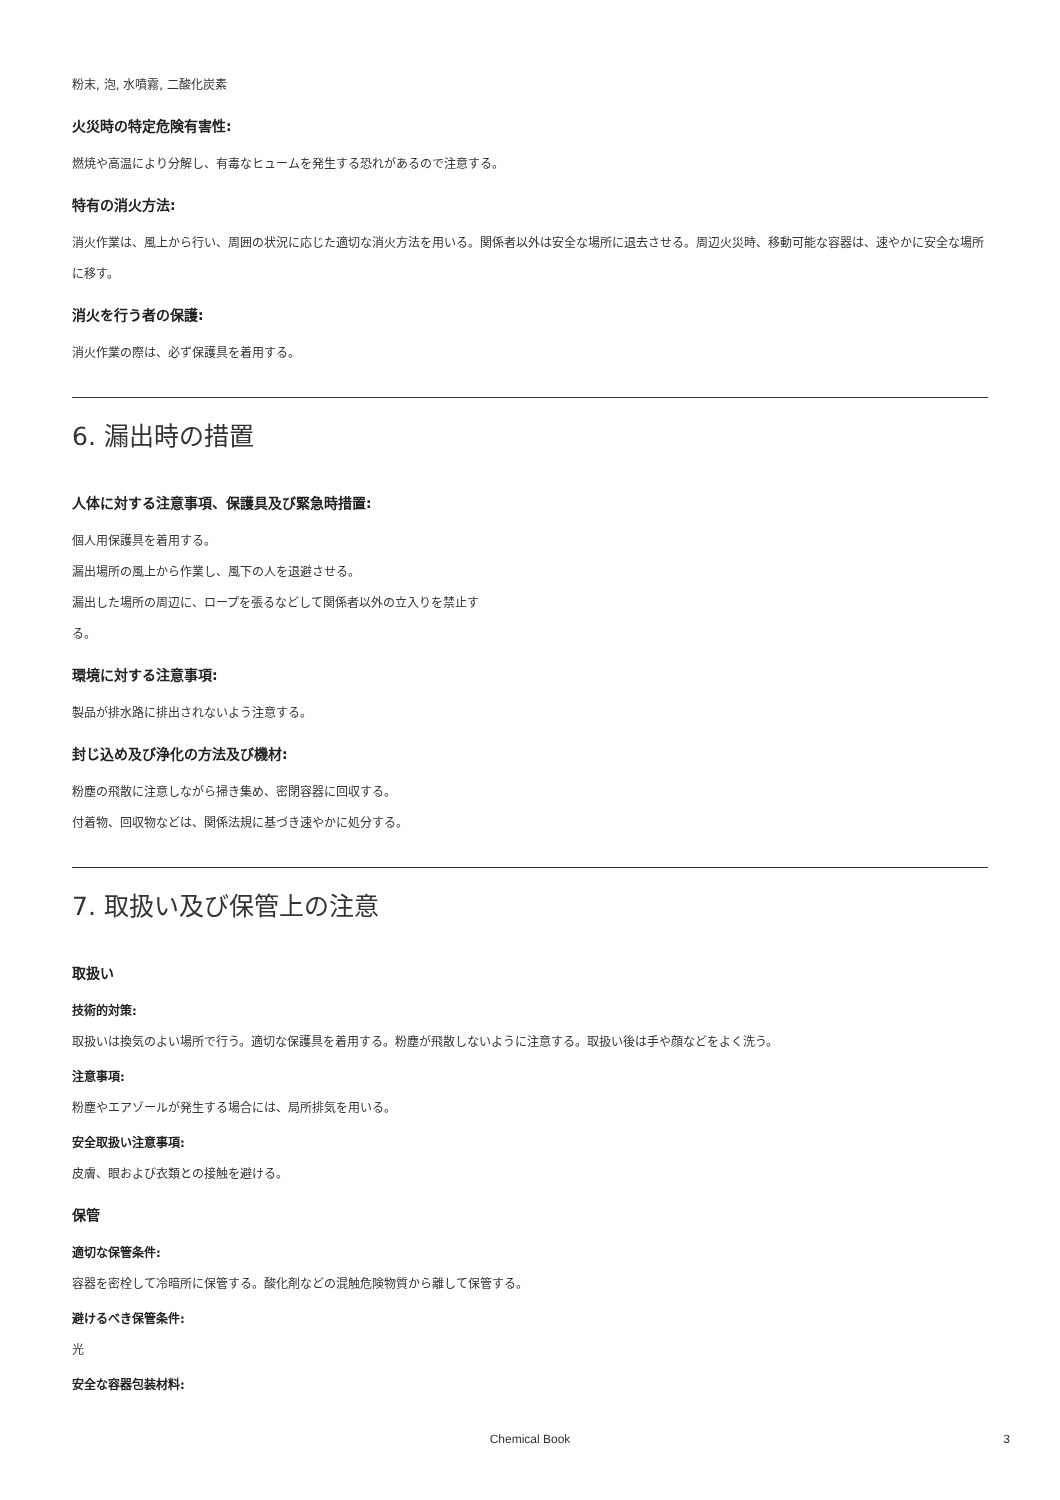粉末, 泡, 水噴霧, 二酸化炭素
火災時の特定危険有害性:
燃焼や高温により分解し、有毒なヒュームを発生する恐れがあるので注意する。
特有の消火方法:
消火作業は、風上から行い、周囲の状況に応じた適切な消火方法を用いる。関係者以外は安全な場所に退去させる。周辺火災時、移動可能な容器は、速やかに安全な場所に移す。
消火を行う者の保護:
消火作業の際は、必ず保護具を着用する。
6. 漏出時の措置
人体に対する注意事項、保護具及び緊急時措置:
個人用保護具を着用する。
漏出場所の風上から作業し、風下の人を退避させる。
漏出した場所の周辺に、ロープを張るなどして関係者以外の立入りを禁止す
る。
環境に対する注意事項:
製品が排水路に排出されないよう注意する。
封じ込め及び浄化の方法及び機材:
粉塵の飛散に注意しながら掃き集め、密閉容器に回収する。
付着物、回収物などは、関係法規に基づき速やかに処分する。
7. 取扱い及び保管上の注意
取扱い
技術的対策:
取扱いは換気のよい場所で行う。適切な保護具を着用する。粉塵が飛散しないように注意する。取扱い後は手や顔などをよく洗う。
注意事項:
粉塵やエアゾールが発生する場合には、局所排気を用いる。
安全取扱い注意事項:
皮膚、眼および衣類との接触を避ける。
保管
適切な保管条件:
容器を密栓して冷暗所に保管する。酸化剤などの混触危険物質から離して保管する。
避けるべき保管条件:
光
安全な容器包装材料:
Chemical Book
3